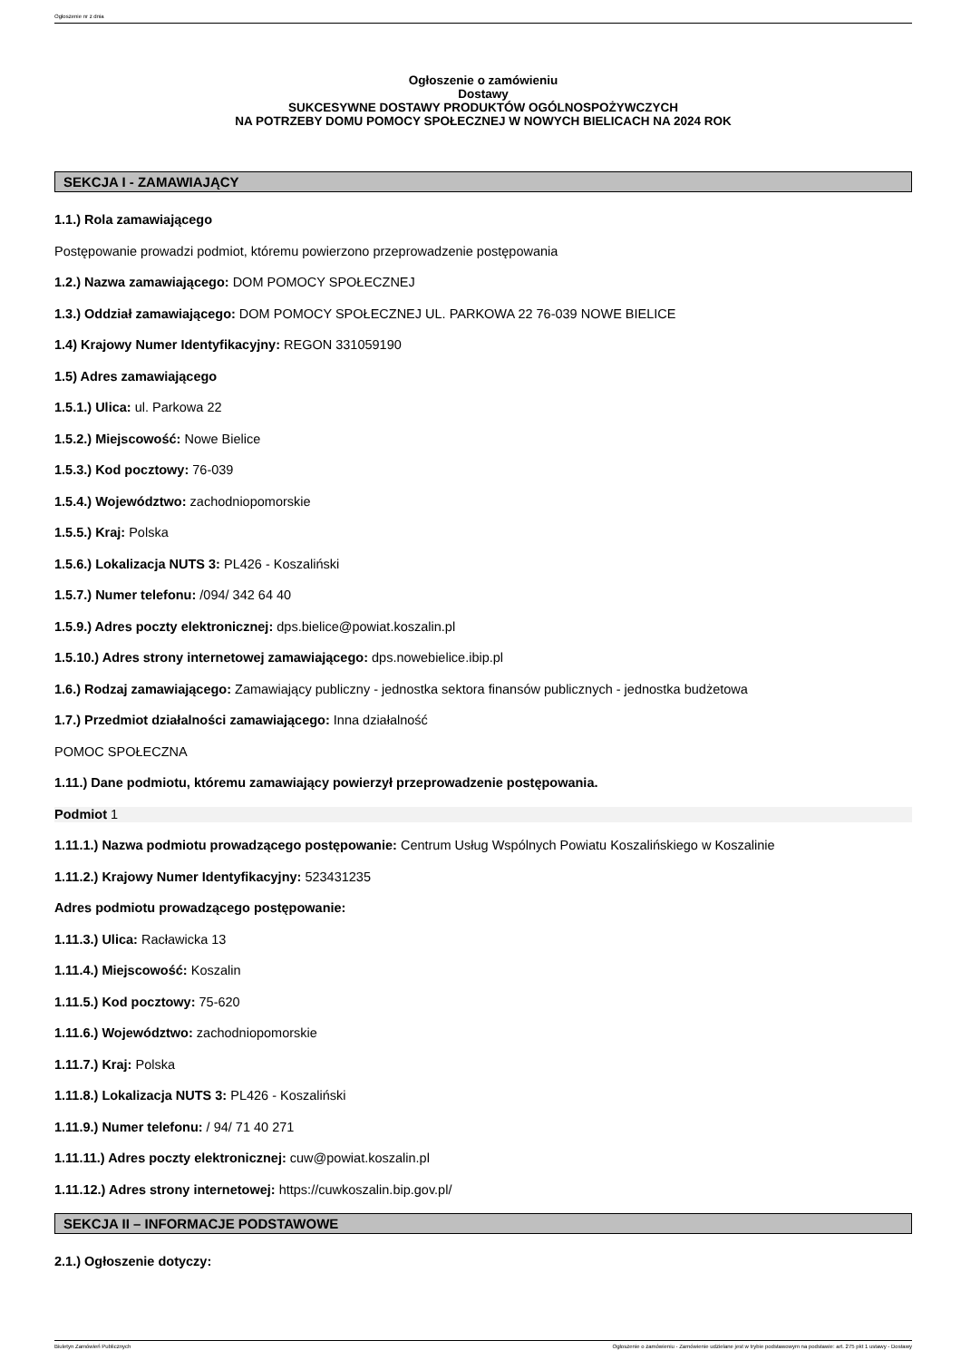Ogłoszenie nr z dnia
Ogłoszenie o zamówieniu
Dostawy
SUKCESYWNE DOSTAWY PRODUKTÓW OGÓLNOSPOŻYWCZYCH
NA POTRZEBY DOMU POMOCY SPOŁECZNEJ W NOWYCH BIELICACH NA 2024 ROK
SEKCJA I - ZAMAWIAJĄCY
1.1.) Rola zamawiającego
Postępowanie prowadzi podmiot, któremu powierzono przeprowadzenie postępowania
1.2.) Nazwa zamawiającego: DOM POMOCY SPOŁECZNEJ
1.3.) Oddział zamawiającego: DOM POMOCY SPOŁECZNEJ UL. PARKOWA 22 76-039 NOWE BIELICE
1.4) Krajowy Numer Identyfikacyjny: REGON 331059190
1.5) Adres zamawiającego
1.5.1.) Ulica: ul. Parkowa 22
1.5.2.) Miejscowość: Nowe Bielice
1.5.3.) Kod pocztowy: 76-039
1.5.4.) Województwo: zachodniopomorskie
1.5.5.) Kraj: Polska
1.5.6.) Lokalizacja NUTS 3: PL426 - Koszaliński
1.5.7.) Numer telefonu: /094/ 342 64 40
1.5.9.) Adres poczty elektronicznej: dps.bielice@powiat.koszalin.pl
1.5.10.) Adres strony internetowej zamawiającego: dps.nowebielice.ibip.pl
1.6.) Rodzaj zamawiającego: Zamawiający publiczny - jednostka sektora finansów publicznych - jednostka budżetowa
1.7.) Przedmiot działalności zamawiającego: Inna działalność
POMOC SPOŁECZNA
1.11.) Dane podmiotu, któremu zamawiający powierzył przeprowadzenie postępowania.
Podmiot 1
1.11.1.) Nazwa podmiotu prowadzącego postępowanie: Centrum Usług Wspólnych Powiatu Koszalińskiego w Koszalinie
1.11.2.) Krajowy Numer Identyfikacyjny: 523431235
Adres podmiotu prowadzącego postępowanie:
1.11.3.) Ulica: Racławicka 13
1.11.4.) Miejscowość: Koszalin
1.11.5.) Kod pocztowy: 75-620
1.11.6.) Województwo: zachodniopomorskie
1.11.7.) Kraj: Polska
1.11.8.) Lokalizacja NUTS 3: PL426 - Koszaliński
1.11.9.) Numer telefonu: / 94/ 71 40 271
1.11.11.) Adres poczty elektronicznej: cuw@powiat.koszalin.pl
1.11.12.) Adres strony internetowej: https://cuwkoszalin.bip.gov.pl/
SEKCJA II – INFORMACJE PODSTAWOWE
2.1.) Ogłoszenie dotyczy:
Biuletyn Zamówień Publicznych Ogłoszenie o zamówieniu - Zamówienie udzielane jest w trybie podstawowym na podstawie: art. 275 pkt 1 ustawy - Dostawy